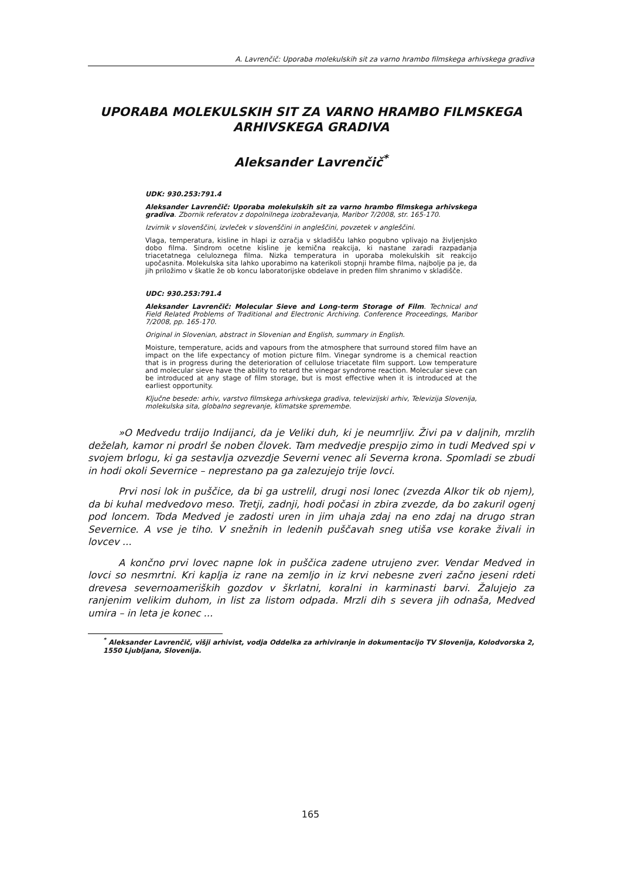A. Lavrenčič: Uporaba molekulskih sit za varno hrambo filmskega arhivskega gradiva
UPORABA MOLEKULSKIH SIT ZA VARNO HRAMBO FILMSKEGA ARHIVSKEGA GRADIVA
Aleksander Lavrenčič<sup>*</sup>
UDK: 930.253:791.4
Aleksander Lavrenčič: Uporaba molekulskih sit za varno hrambo filmskega arhivskega gradiva. Zbornik referatov z dopolnilnega izobraževanja, Maribor 7/2008, str. 165-170.
Izvirnik v slovenščini, izvleček v slovenščini in angleščini, povzetek v angleščini.
Vlaga, temperatura, kisline in hlapi iz ozračja v skladišču lahko pogubno vplivajo na življenjsko dobo filma. Sindrom ocetne kisline je kemična reakcija, ki nastane zaradi razpadanja triacetatnega celuloznega filma. Nizka temperatura in uporaba molekulskih sit reakcijo upočasnita. Molekulska sita lahko uporabimo na katerikoli stopnji hrambe filma, najbolje pa je, da jih priložimo v škatle že ob koncu laboratorijske obdelave in preden film shranimo v skladišče.
UDC: 930.253:791.4
Aleksander Lavrenčič: Molecular Sieve and Long-term Storage of Film. Technical and Field Related Problems of Traditional and Electronic Archiving. Conference Proceedings, Maribor 7/2008, pp. 165-170.
Original in Slovenian, abstract in Slovenian and English, summary in English.
Moisture, temperature, acids and vapours from the atmosphere that surround stored film have an impact on the life expectancy of motion picture film. Vinegar syndrome is a chemical reaction that is in progress during the deterioration of cellulose triacetate film support. Low temperature and molecular sieve have the ability to retard the vinegar syndrome reaction. Molecular sieve can be introduced at any stage of film storage, but is most effective when it is introduced at the earliest opportunity.
Ključne besede: arhiv, varstvo filmskega arhivskega gradiva, televizijski arhiv, Televizija Slovenija, molekulska sita, globalno segrevanje, klimatske spremembe.
»O Medvedu trdijo Indijanci, da je Veliki duh, ki je neumrljiv. Živi pa v daljnih, mrzlih deželah, kamor ni prodrl še noben človek. Tam medvedje prespijo zimo in tudi Medved spi v svojem brlogu, ki ga sestavlja ozvezdje Severni venec ali Severna krona. Spomladi se zbudi in hodi okoli Severnice – neprestano pa ga zalezujejo trije lovci.
Prvi nosi lok in puščice, da bi ga ustrelil, drugi nosi lonec (zvezda Alkor tik ob njem), da bi kuhal medvedovo meso. Tretji, zadnji, hodi počasi in zbira zvezde, da bo zakuril ogenj pod loncem. Toda Medved je zadosti uren in jim uhaja zdaj na eno zdaj na drugo stran Severnice. A vse je tiho. V snežnih in ledenih puščavah sneg utiša vse korake živali in lovcev ...
A končno prvi lovec napne lok in puščica zadene utrujeno zver. Vendar Medved in lovci so nesmrtni. Kri kaplja iz rane na zemljo in iz krvi nebesne zveri začno jeseni rdeti drevesa severnoameriških gozdov v škrlatni, koralni in karminasti barvi. Žalujejo za ranjenim velikim duhom, in list za listom odpada. Mrzli dih s severa jih odnaša, Medved umira – in leta je konec ...
<sup>*</sup> Aleksander Lavrenčič, višji arhivist, vodja Oddelka za arhiviranje in dokumentacijo TV Slovenija, Kolodvorska 2, 1550 Ljubljana, Slovenija.
165